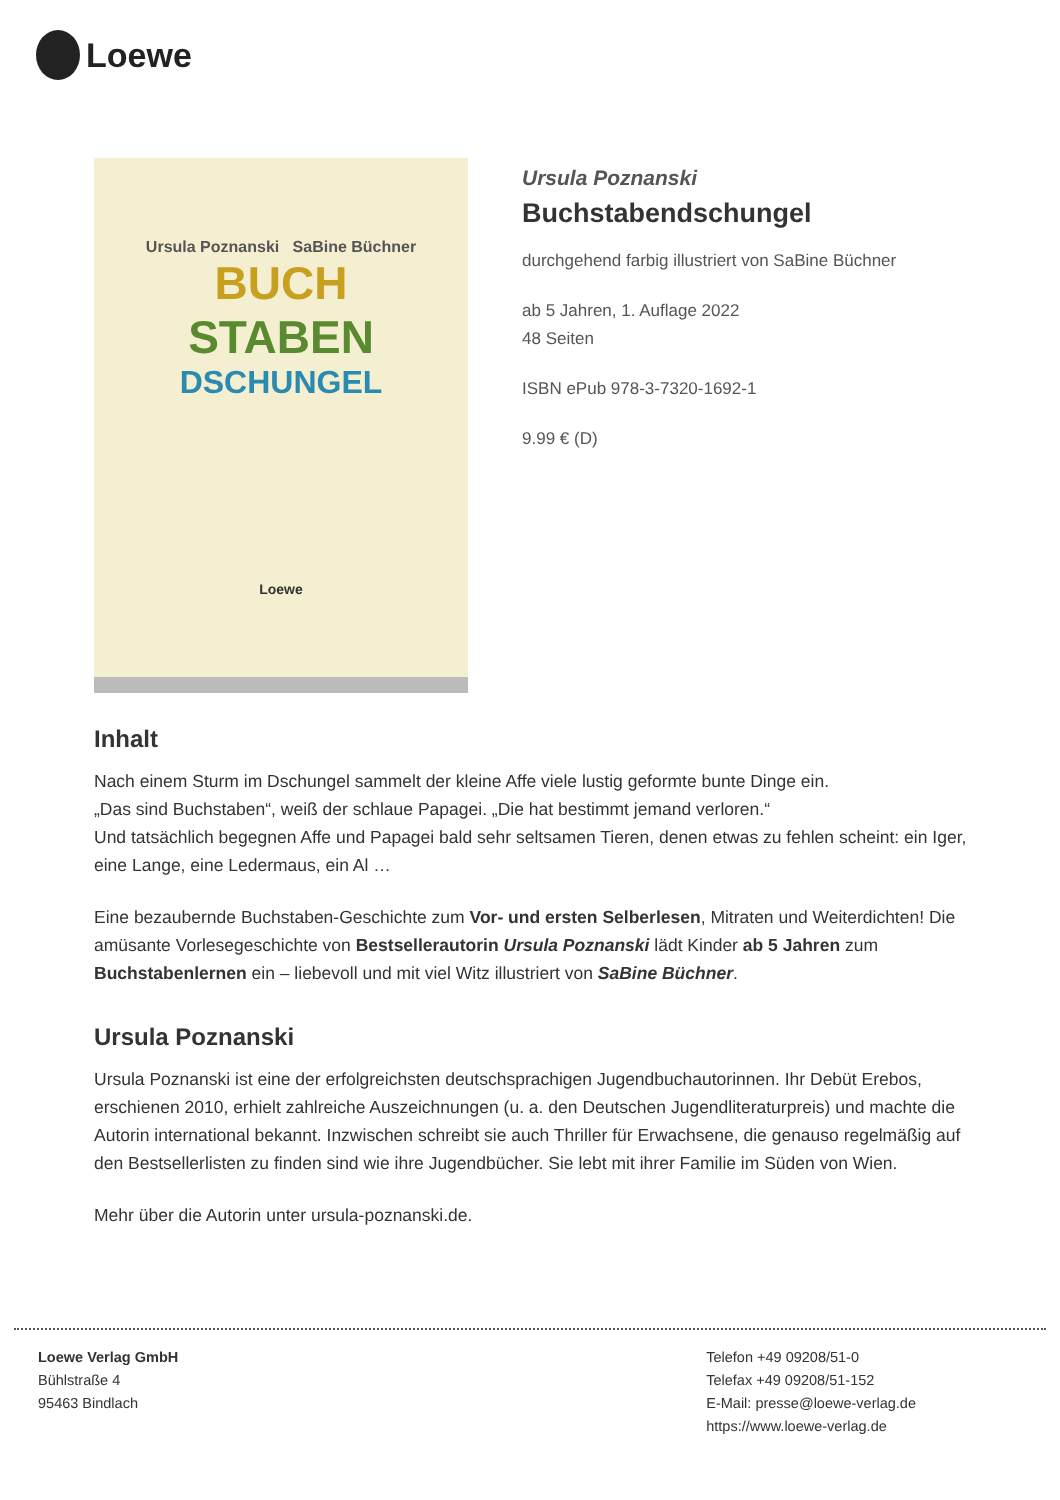Loewe
Ursula Poznanski SaBine Büchner
BUCH
STABEN
DSCHUNGEL
Loewe
Ursula Poznanski
Buchstabendschungel
durchgehend farbig illustriert von SaBine Büchner
ab 5 Jahren, 1. Auflage 2022
48 Seiten
ISBN ePub 978-3-7320-1692-1
9.99 € (D)
Inhalt
Nach einem Sturm im Dschungel sammelt der kleine Affe viele lustig geformte bunte Dinge ein.
„Das sind Buchstaben“, weiß der schlaue Papagei. „Die hat bestimmt jemand verloren.“
Und tatsächlich begegnen Affe und Papagei bald sehr seltsamen Tieren, denen etwas zu fehlen scheint: ein Iger, eine Lange, eine Ledermaus, ein Al …
Eine bezaubernde Buchstaben-Geschichte zum Vor- und ersten Selberlesen, Mitraten und Weiterdichten! Die amüsante Vorlesegeschichte von Bestsellerautorin Ursula Poznanski lädt Kinder ab 5 Jahren zum Buchstabenlernen ein – liebevoll und mit viel Witz illustriert von SaBine Büchner.
Ursula Poznanski
Ursula Poznanski ist eine der erfolgreichsten deutschsprachigen Jugendbuchautorinnen. Ihr Debüt Erebos, erschienen 2010, erhielt zahlreiche Auszeichnungen (u. a. den Deutschen Jugendliteraturpreis) und machte die Autorin international bekannt. Inzwischen schreibt sie auch Thriller für Erwachsene, die genauso regelmäßig auf den Bestsellerlisten zu finden sind wie ihre Jugendbücher. Sie lebt mit ihrer Familie im Süden von Wien.
Mehr über die Autorin unter ursula-poznanski.de.
Loewe Verlag GmbH
Bühlstraße 4
95463 Bindlach
Telefon +49 09208/51-0
Telefax +49 09208/51-152
E-Mail: presse@loewe-verlag.de
https://www.loewe-verlag.de